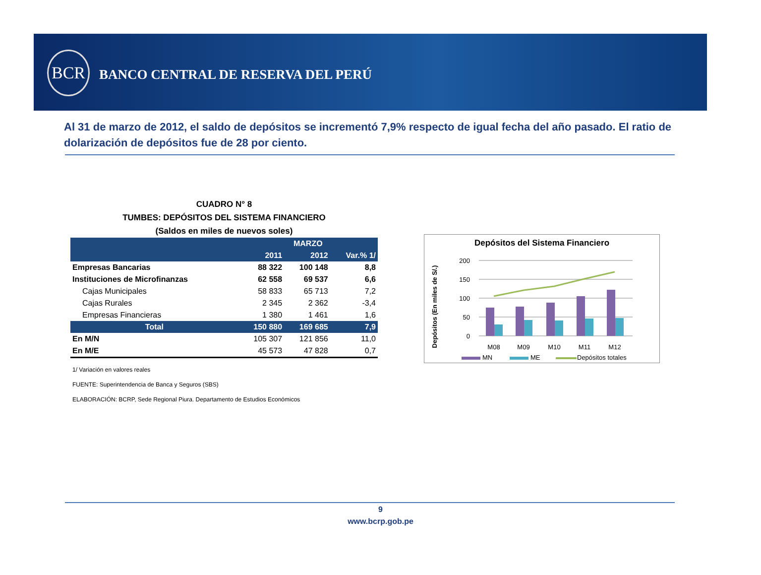BCR
BANCO CENTRAL DE RESERVA DEL PERÚ
Al 31 de marzo de 2012, el saldo de depósitos se incrementó 7,9% respecto de igual fecha del año pasado. El ratio de dolarización de depósitos fue de 28 por ciento.
CUADRO N° 8
TUMBES: DEPÓSITOS DEL SISTEMA FINANCIERO
(Saldos en miles de nuevos soles)
| | MARZO | | |
| --- | --- | --- | --- |
| | 2011 | 2012 | Var.% 1/ |
| Empresas Bancarias | 88 322 | 100 148 | 8,8 |
| Instituciones de Microfinanzas | 62 558 | 69 537 | 6,6 |
| Cajas Municipales | 58 833 | 65 713 | 7,2 |
| Cajas Rurales | 2 345 | 2 362 | -3,4 |
| Empresas Financieras | 1 380 | 1 461 | 1,6 |
| Total | 150 880 | 169 685 | 7,9 |
| En M/N | 105 307 | 121 856 | 11,0 |
| En M/E | 45 573 | 47 828 | 0,7 |
1/ Variación en valores reales
FUENTE: Superintendencia de Banca y Seguros (SBS)
ELABORACIÓN: BCRP, Sede Regional Piura. Departamento de Estudios Económicos
Depósitos del Sistema Financiero
Depósitos (En miles de S/.)
200
150
100
50
0
M08
M09
M10
M11
M12
MN
ME
Depósitos totales
9
www.bcrp.gob.pe